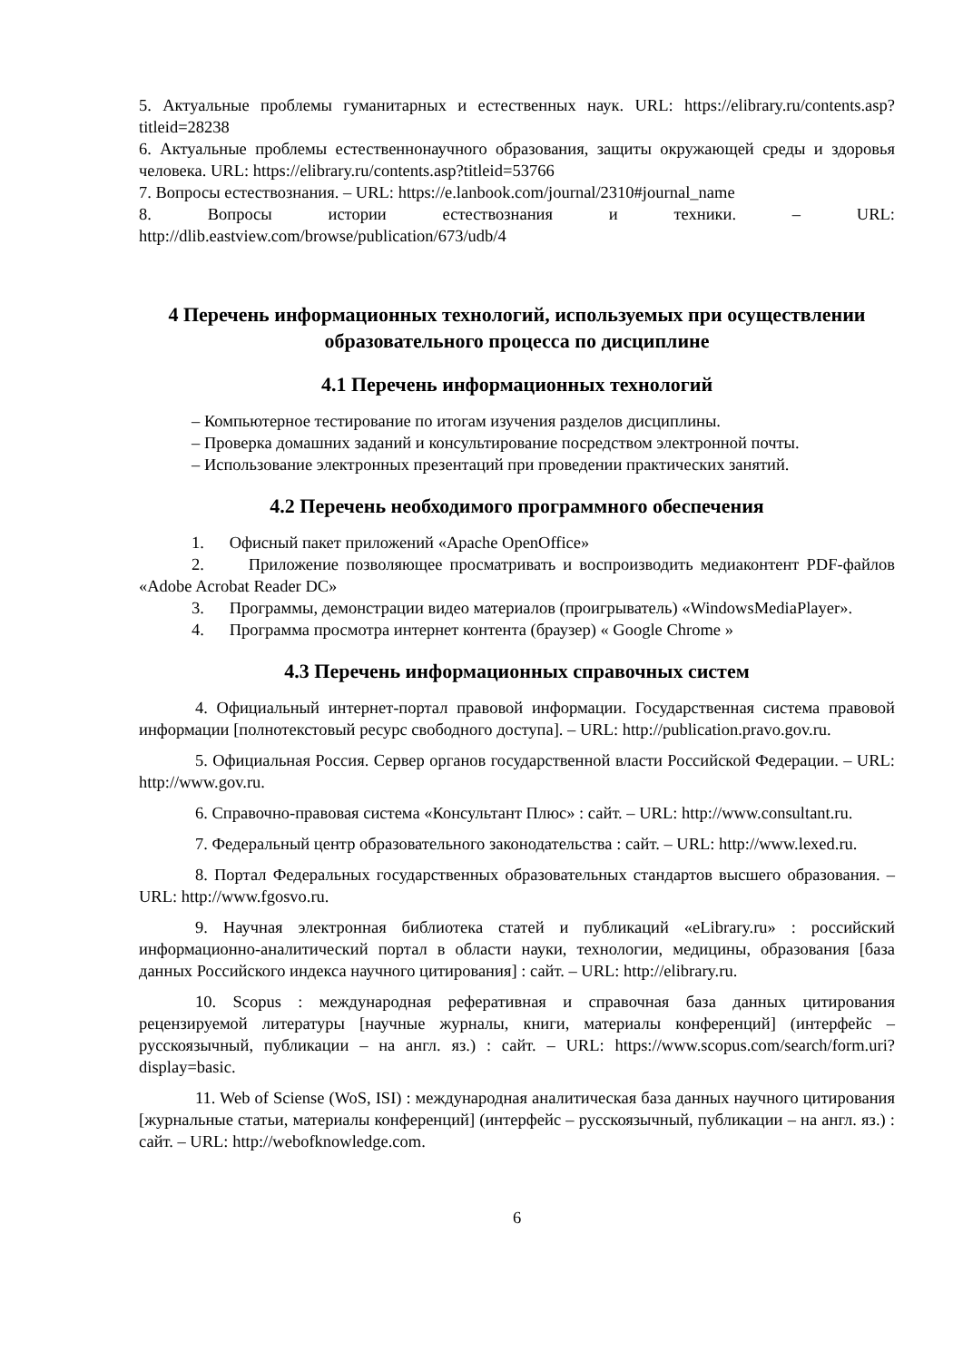5. Актуальные проблемы гуманитарных и естественных наук. URL: https://elibrary.ru/contents.asp?titleid=28238
6. Актуальные проблемы естественнонаучного образования, защиты окружающей среды и здоровья человека. URL: https://elibrary.ru/contents.asp?titleid=53766
7. Вопросы естествознания. – URL: https://e.lanbook.com/journal/2310#journal_name
8. Вопросы истории естествознания и техники. – URL: http://dlib.eastview.com/browse/publication/673/udb/4
4 Перечень информационных технологий, используемых при осуществлении образовательного процесса по дисциплине
4.1 Перечень информационных технологий
– Компьютерное тестирование по итогам изучения разделов дисциплины.
– Проверка домашних заданий и консультирование посредством электронной почты.
– Использование электронных презентаций при проведении практических занятий.
4.2 Перечень необходимого программного обеспечения
1. Офисный пакет приложений «Apache OpenOffice»
2. Приложение позволяющее просматривать и воспроизводить медиаконтент PDF-файлов «Adobe Acrobat Reader DC»
3. Программы, демонстрации видео материалов (проигрыватель) «WindowsMediaPlayer».
4. Программа просмотра интернет контента (браузер) « Google Chrome »
4.3 Перечень информационных справочных систем
4. Официальный интернет-портал правовой информации. Государственная система правовой информации [полнотекстовый ресурс свободного доступа]. – URL: http://publication.pravo.gov.ru.
5. Официальная Россия. Сервер органов государственной власти Российской Федерации. – URL: http://www.gov.ru.
6. Справочно-правовая система «Консультант Плюс» : сайт. – URL: http://www.consultant.ru.
7. Федеральный центр образовательного законодательства : сайт. – URL: http://www.lexed.ru.
8. Портал Федеральных государственных образовательных стандартов высшего образования. – URL: http://www.fgosvo.ru.
9. Научная электронная библиотека статей и публикаций «eLibrary.ru» : российский информационно-аналитический портал в области науки, технологии, медицины, образования [база данных Российского индекса научного цитирования] : сайт. – URL: http://elibrary.ru.
10. Scopus : международная реферативная и справочная база данных цитирования рецензируемой литературы [научные журналы, книги, материалы конференций] (интерфейс – русскоязычный, публикации – на англ. яз.) : сайт. – URL: https://www.scopus.com/search/form.uri?display=basic.
11. Web of Sciense (WoS, ISI) : международная аналитическая база данных научного цитирования [журнальные статьи, материалы конференций] (интерфейс – русскоязычный, публикации – на англ. яз.) : сайт. – URL: http://webofknowledge.com.
6